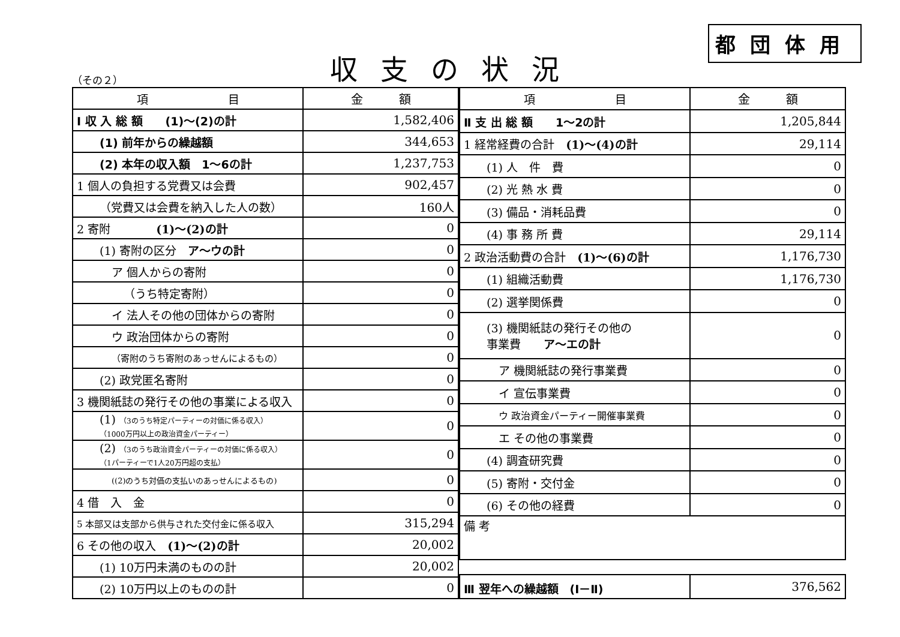（その２）
収支の状況
都団体用
| 項 目 | 金 額 |
| --- | --- |
| Ⅰ 収 入 総 額 (1)～(2)の計 | 1,582,406 |
| (1) 前年からの繰越額 | 344,653 |
| (2) 本年の収入額 1～6の計 | 1,237,753 |
| 1 個人の負担する党費又は会費 | 902,457 |
| （党費又は会費を納入した人の数） | 160人 |
| 2 寄附 (1)～(2)の計 | 0 |
| (1) 寄附の区分 ア～ウの計 | 0 |
| ア 個人からの寄附 | 0 |
| （うち特定寄附） | 0 |
| イ 法人その他の団体からの寄附 | 0 |
| ウ 政治団体からの寄附 | 0 |
| （寄附のうち寄附のあっせんによるもの） | 0 |
| (2) 政党匿名寄附 | 0 |
| 3 機関紙誌の発行その他の事業による収入 | 0 |
| (1) （3のうち特定パーティーの対価に係る収入） （1000万円以上の政治資金パーティー） | 0 |
| (2) （3のうち政治資金パーティーの対価に係る収入） （1パーティーで1人20万円超の支払） | 0 |
| ((2)のうち対価の支払いのあっせんによるもの) | 0 |
| 4 借 入 金 | 0 |
| 5 本部又は支部から供与された交付金に係る収入 | 315,294 |
| 6 その他の収入 (1)～(2)の計 | 20,002 |
| (1) 10万円未満のものの計 | 20,002 |
| (2) 10万円以上のものの計 | 0 |
| 項 目 | 金 額 |
| --- | --- |
| Ⅱ 支 出 総 額 1～2の計 | 1,205,844 |
| 1 経常経費の合計 (1)～(4)の計 | 29,114 |
| (1) 人 件 費 | 0 |
| (2) 光 熱 水 費 | 0 |
| (3) 備品・消耗品費 | 0 |
| (4) 事 務 所 費 | 29,114 |
| 2 政治活動費の合計 (1)～(6)の計 | 1,176,730 |
| (1) 組織活動費 | 1,176,730 |
| (2) 選挙関係費 | 0 |
| (3) 機関紙誌の発行その他の 事業費 ア～エの計 | 0 |
| ア 機関紙誌の発行事業費 | 0 |
| イ 宣伝事業費 | 0 |
| ウ 政治資金パーティー開催事業費 | 0 |
| エ その他の事業費 | 0 |
| (4) 調査研究費 | 0 |
| (5) 寄附・交付金 | 0 |
| (6) その他の経費 | 0 |
| 備 考 | |
| Ⅲ 翌年への繰越額 (Ⅰ－Ⅱ) | 376,562 |